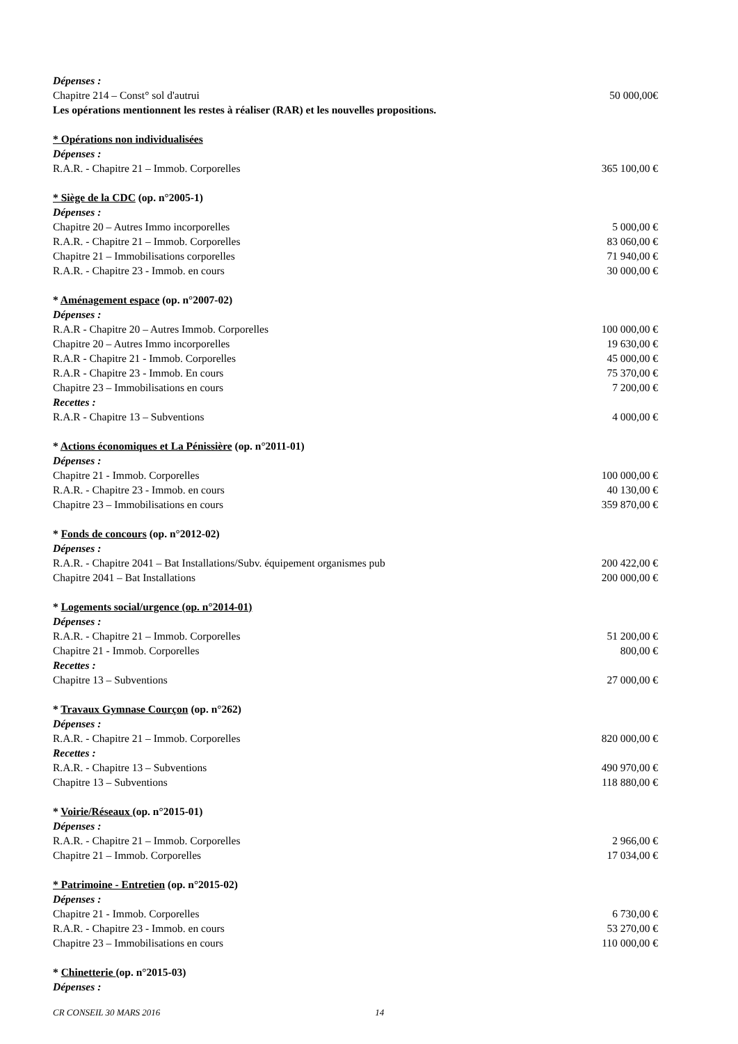Dépenses :
Chapitre 214 – Const° sol d'autrui 50 000,00€
Les opérations mentionnent les restes à réaliser (RAR) et les nouvelles propositions.
* Opérations non individualisées
Dépenses :
R.A.R. - Chapitre 21 – Immob. Corporelles 365 100,00 €
* Siège de la CDC (op. n°2005-1)
Dépenses :
Chapitre 20 – Autres Immo incorporelles 5 000,00 €
R.A.R. - Chapitre 21 – Immob. Corporelles 83 060,00 €
Chapitre 21 – Immobilisations corporelles 71 940,00 €
R.A.R. - Chapitre 23 - Immob. en cours 30 000,00 €
* Aménagement espace (op. n°2007-02)
Dépenses :
R.A.R - Chapitre 20 – Autres Immob. Corporelles 100 000,00 €
Chapitre 20 – Autres Immo incorporelles 19 630,00 €
R.A.R - Chapitre 21 - Immob. Corporelles 45 000,00 €
R.A.R - Chapitre 23 - Immob. En cours 75 370,00 €
Chapitre 23 – Immobilisations en cours 7 200,00 €
Recettes :
R.A.R - Chapitre 13 – Subventions 4 000,00 €
* Actions économiques et La Pénissière (op. n°2011-01)
Dépenses :
Chapitre 21 - Immob. Corporelles 100 000,00 €
R.A.R. - Chapitre 23 - Immob. en cours 40 130,00 €
Chapitre 23 – Immobilisations en cours 359 870,00 €
* Fonds de concours (op. n°2012-02)
Dépenses :
R.A.R. - Chapitre 2041 – Bat Installations/Subv. équipement organismes pub 200 422,00 €
Chapitre 2041 – Bat Installations 200 000,00 €
* Logements social/urgence (op. n°2014-01)
Dépenses :
R.A.R. - Chapitre 21 – Immob. Corporelles 51 200,00 €
Chapitre 21 - Immob. Corporelles 800,00 €
Recettes :
Chapitre 13 – Subventions 27 000,00 €
* Travaux Gymnase Courçon (op. n°262)
Dépenses :
R.A.R. - Chapitre 21 – Immob. Corporelles 820 000,00 €
Recettes :
R.A.R. - Chapitre 13 – Subventions 490 970,00 €
Chapitre 13 – Subventions 118 880,00 €
* Voirie/Réseaux (op. n°2015-01)
Dépenses :
R.A.R. - Chapitre 21 – Immob. Corporelles 2 966,00 €
Chapitre 21 – Immob. Corporelles 17 034,00 €
* Patrimoine - Entretien (op. n°2015-02)
Dépenses :
Chapitre 21 - Immob. Corporelles 6 730,00 €
R.A.R. - Chapitre 23 - Immob. en cours 53 270,00 €
Chapitre 23 – Immobilisations en cours 110 000,00 €
* Chinetterie (op. n°2015-03)
Dépenses :
CR CONSEIL 30 MARS 2016 14